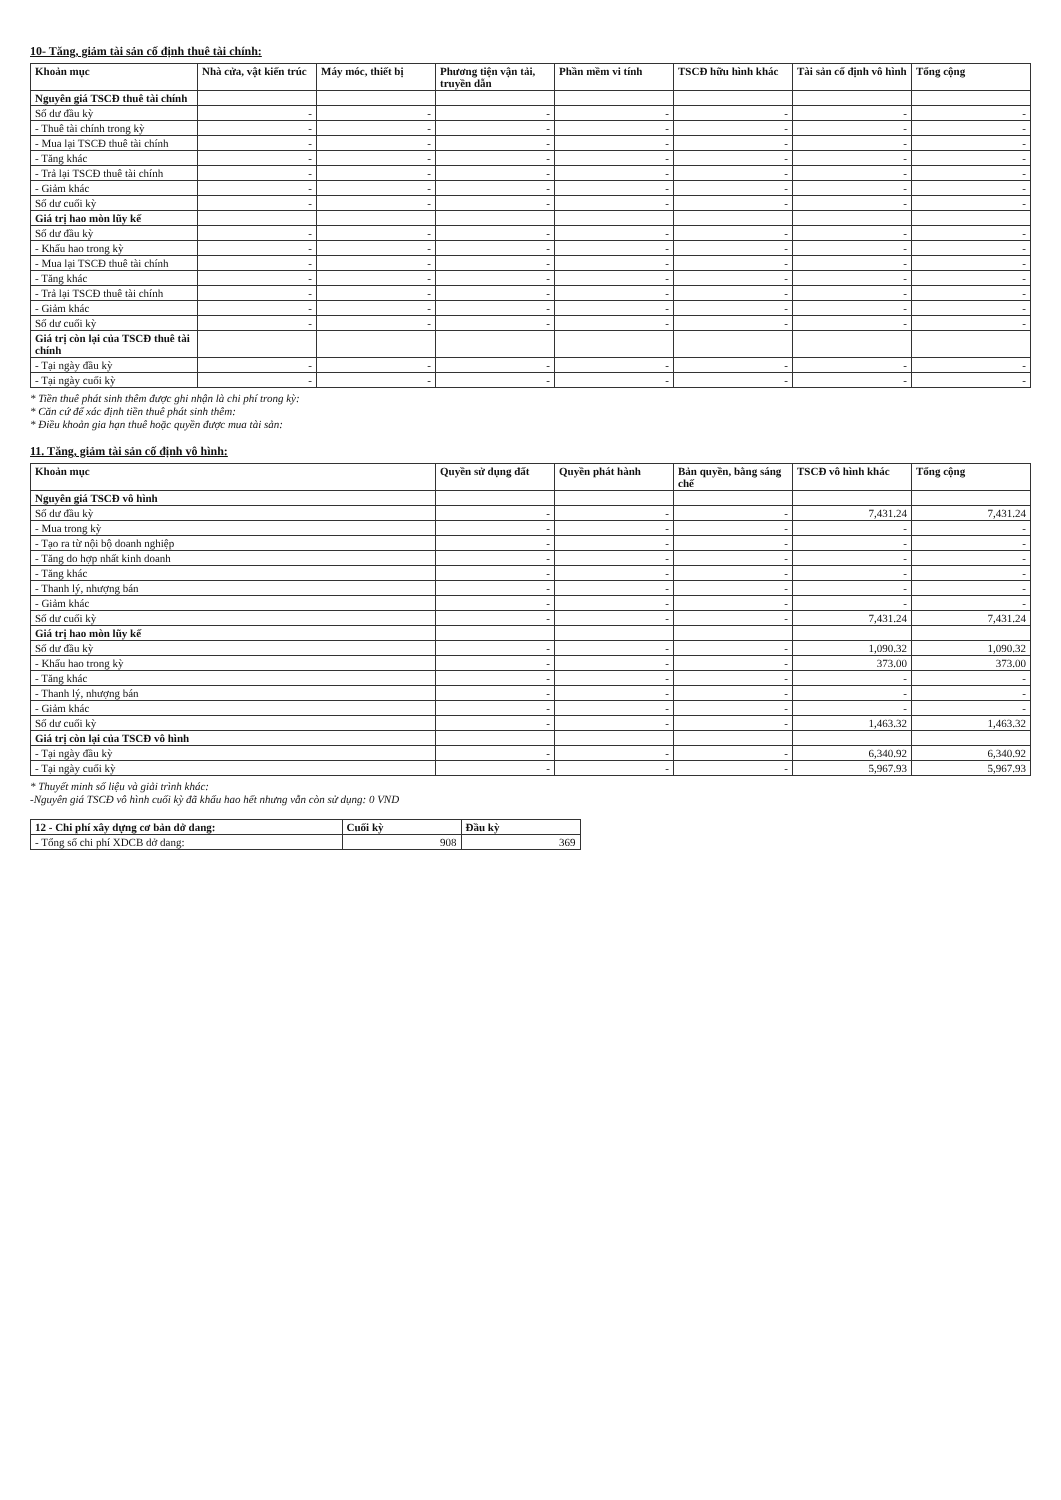10- Tăng, giảm tài sản cố định thuê tài chính:
| Khoản mục | Nhà cửa, vật kiến trúc | Máy móc, thiết bị | Phương tiện vận tải, truyền dẫn | Phần mềm vi tính | TSCĐ hữu hình khác | Tài sản cố định vô hình | Tổng cộng |
| --- | --- | --- | --- | --- | --- | --- | --- |
| Nguyên giá TSCĐ thuê tài chính | | | | | | | |
| Số dư đầu kỳ | - | - | - | - | - | - | - |
| - Thuê tài chính trong kỳ | - | - | - | - | - | - | - |
| - Mua lại TSCĐ thuê tài chính | - | - | - | - | - | - | - |
| - Tăng khác | - | - | - | - | - | - | - |
| - Trả lại TSCĐ thuê tài chính | - | - | - | - | - | - | - |
| - Giảm khác | - | - | - | - | - | - | - |
| Số dư cuối kỳ | - | - | - | - | - | - | - |
| Giá trị hao mòn lũy kế | | | | | | | |
| Số dư đầu kỳ | - | - | - | - | - | - | - |
| - Khấu hao trong kỳ | - | - | - | - | - | - | - |
| - Mua lại TSCĐ thuê tài chính | - | - | - | - | - | - | - |
| - Tăng khác | - | - | - | - | - | - | - |
| - Trả lại TSCĐ thuê tài chính | - | - | - | - | - | - | - |
| - Giảm khác | - | - | - | - | - | - | - |
| Số dư cuối kỳ | - | - | - | - | - | - | - |
| Giá trị còn lại của TSCĐ thuê tài chính | | | | | | | |
| - Tại ngày đầu kỳ | - | - | - | - | - | - | - |
| - Tại ngày cuối kỳ | - | - | - | - | - | - | - |
* Tiền thuê phát sinh thêm được ghi nhận là chi phí trong kỳ:
* Căn cứ để xác định tiền thuê phát sinh thêm:
* Điều khoản gia hạn thuê hoặc quyền được mua tài sản:
11. Tăng, giảm tài sản cố định vô hình:
| Khoản mục | Quyền sử dụng đất | Quyền phát hành | Bản quyền, bằng sáng chế | TSCĐ vô hình khác | Tổng cộng |
| --- | --- | --- | --- | --- | --- |
| Nguyên giá TSCĐ vô hình | | | | | |
| Số dư đầu kỳ | - | - | - | 7,431.24 | 7,431.24 |
| - Mua trong kỳ | - | - | - | - | - |
| - Tạo ra từ nội bộ doanh nghiệp | - | - | - | - | - |
| - Tăng do hợp nhất kinh doanh | - | - | - | - | - |
| - Tăng khác | - | - | - | - | - |
| - Thanh lý, nhượng bán | - | - | - | - | - |
| - Giảm khác | - | - | - | - | - |
| Số dư cuối kỳ | - | - | - | 7,431.24 | 7,431.24 |
| Giá trị hao mòn lũy kế | | | | | |
| Số dư đầu kỳ | - | - | - | 1,090.32 | 1,090.32 |
| - Khấu hao trong kỳ | - | - | - | 373.00 | 373.00 |
| - Tăng khác | - | - | - | - | - |
| - Thanh lý, nhượng bán | - | - | - | - | - |
| - Giảm khác | - | - | - | - | - |
| Số dư cuối kỳ | - | - | - | 1,463.32 | 1,463.32 |
| Giá trị còn lại của TSCĐ vô hình | | | | | |
| - Tại ngày đầu kỳ | - | - | - | 6,340.92 | 6,340.92 |
| - Tại ngày cuối kỳ | - | - | - | 5,967.93 | 5,967.93 |
* Thuyết minh số liệu và giải trình khác:
-Nguyên giá TSCĐ vô hình cuối kỳ đã khấu hao hết nhưng vẫn còn sử dụng: 0 VND
| 12 - Chi phí xây dựng cơ bản dở dang: | Cuối kỳ | Đầu kỳ |
| --- | --- | --- |
| - Tổng số chi phí XDCB dở dang: | 908 | 369 |